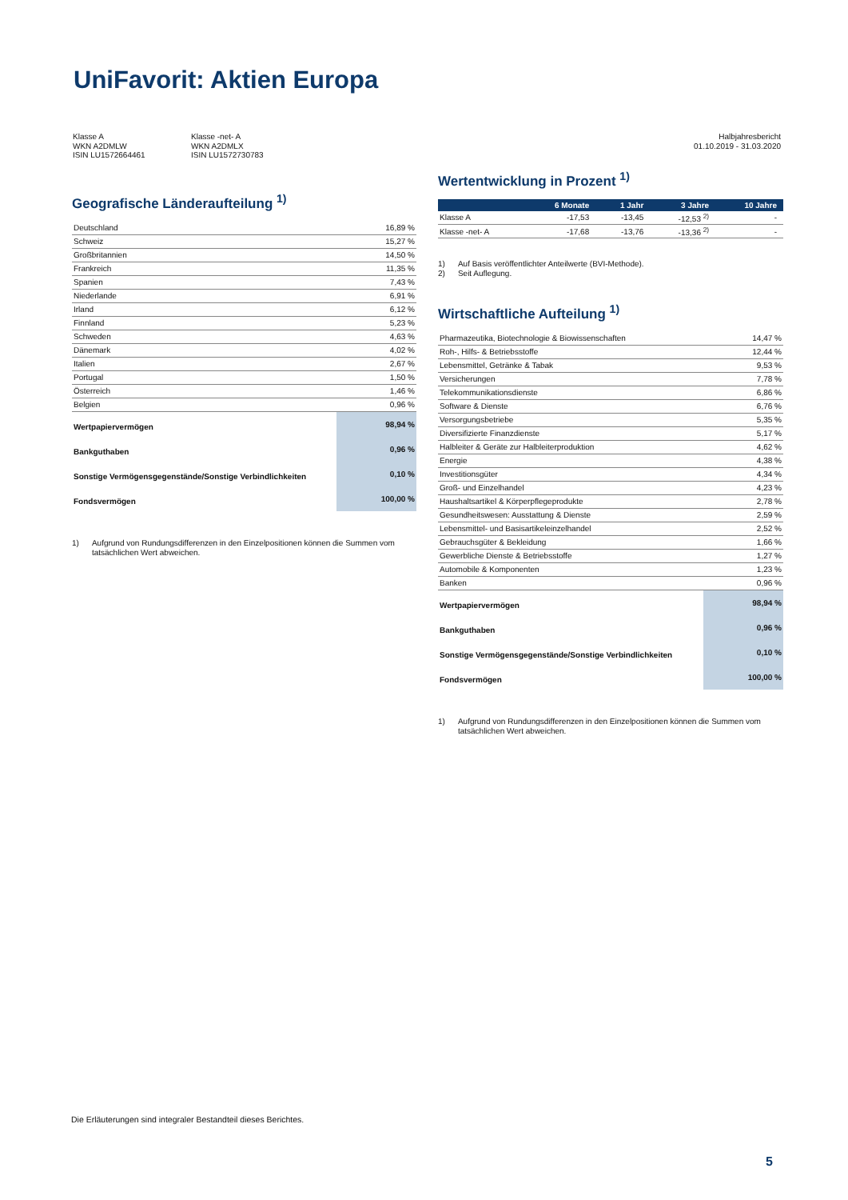UniFavorit: Aktien Europa
Klasse A
WKN A2DMLW
ISIN LU1572664461
Klasse -net- A
WKN A2DMLX
ISIN LU1572730783
Halbjahresbericht
01.10.2019 - 31.03.2020
Geografische Länderaufteilung <sup>1)</sup>
| Deutschland | 16,89 % |
| Schweiz | 15,27 % |
| Großbritannien | 14,50 % |
| Frankreich | 11,35 % |
| Spanien | 7,43 % |
| Niederlande | 6,91 % |
| Irland | 6,12 % |
| Finnland | 5,23 % |
| Schweden | 4,63 % |
| Dänemark | 4,02 % |
| Italien | 2,67 % |
| Portugal | 1,50 % |
| Österreich | 1,46 % |
| Belgien | 0,96 % |
| Wertpapiervermögen | 98,94 % |
| Bankguthaben | 0,96 % |
| Sonstige Vermögensgegenstände/Sonstige Verbindlichkeiten | 0,10 % |
| Fondsvermögen | 100,00 % |
1) Aufgrund von Rundungsdifferenzen in den Einzelpositionen können die Summen vom tatsächlichen Wert abweichen.
Wertentwicklung in Prozent <sup>1)</sup>
| | 6 Monate | 1 Jahr | 3 Jahre | 10 Jahre |
| --- | --- | --- | --- | --- |
| Klasse A | -17,53 | -13,45 | -12,53 <sup>2)</sup> | - |
| Klasse -net- A | -17,68 | -13,76 | -13,36 <sup>2)</sup> | - |
1)
2) Auf Basis veröffentlichter Anteilwerte (BVI-Methode).
Seit Auflegung.
Wirtschaftliche Aufteilung <sup>1)</sup>
| Pharmazeutika, Biotechnologie & Biowissenschaften | 14,47 % |
| Roh-, Hilfs- & Betriebsstoffe | 12,44 % |
| Lebensmittel, Getränke & Tabak | 9,53 % |
| Versicherungen | 7,78 % |
| Telekommunikationsdienste | 6,86 % |
| Software & Dienste | 6,76 % |
| Versorgungsbetriebe | 5,35 % |
| Diversifizierte Finanzdienste | 5,17 % |
| Halbleiter & Geräte zur Halbleiterproduktion | 4,62 % |
| Energie | 4,38 % |
| Investitionsgüter | 4,34 % |
| Groß- und Einzelhandel | 4,23 % |
| Haushaltsartikel & Körperpflegeprodukte | 2,78 % |
| Gesundheitswesen: Ausstattung & Dienste | 2,59 % |
| Lebensmittel- und Basisartikeleinzelhandel | 2,52 % |
| Gebrauchsgüter & Bekleidung | 1,66 % |
| Gewerbliche Dienste & Betriebsstoffe | 1,27 % |
| Automobile & Komponenten | 1,23 % |
| Banken | 0,96 % |
| Wertpapiervermögen | 98,94 % |
| Bankguthaben | 0,96 % |
| Sonstige Vermögensgegenstände/Sonstige Verbindlichkeiten | 0,10 % |
| Fondsvermögen | 100,00 % |
1) Aufgrund von Rundungsdifferenzen in den Einzelpositionen können die Summen vom tatsächlichen Wert abweichen.
Die Erläuterungen sind integraler Bestandteil dieses Berichtes.
5